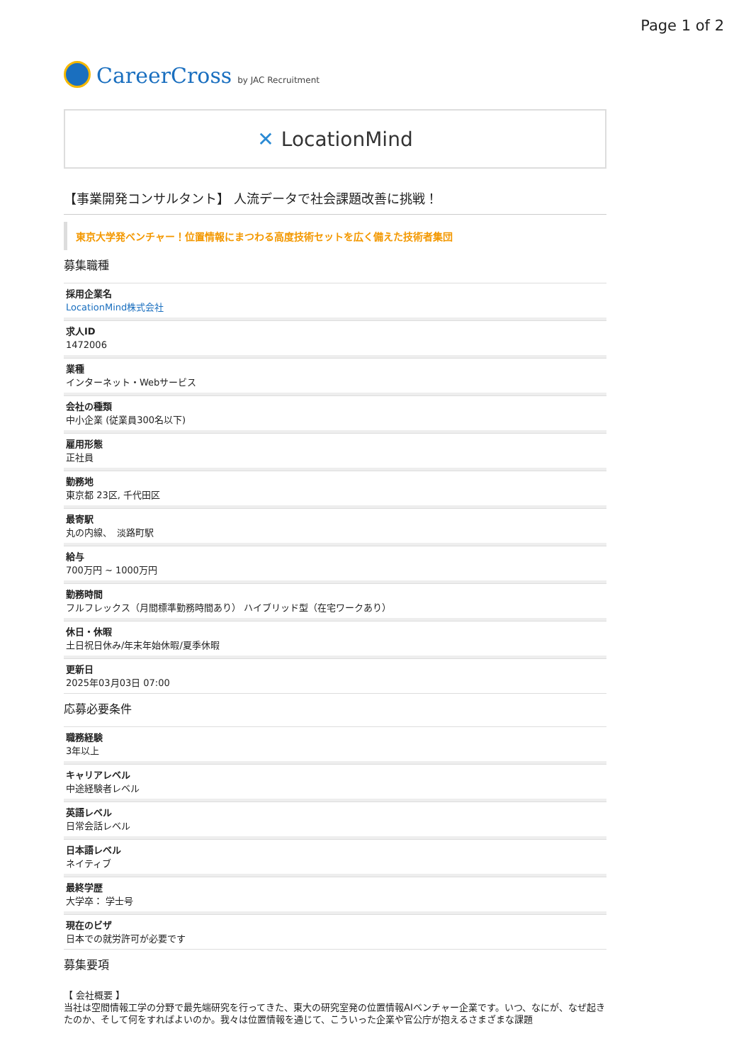Page 1 of 2
CareerCross
by JAC Recruitment
✕ LocationMind
【事業開発コンサルタント】 人流データで社会課題改善に挑戦！
東京大学発ベンチャー！位置情報にまつわる高度技術セットを広く備えた技術者集団
募集職種
採用企業名
LocationMind株式会社
求人ID
1472006
業種
インターネット・Webサービス
会社の種類
中小企業 (従業員300名以下)
雇用形態
正社員
勤務地
東京都 23区, 千代田区
最寄駅
丸の内線、　淡路町駅
給与
700万円 ~ 1000万円
勤務時間
フルフレックス（月間標準勤務時間あり） ハイブリッド型（在宅ワークあり）
休日・休暇
土日祝日休み/年末年始休暇/夏季休暇
更新日
2025年03月03日 07:00
応募必要条件
職務経験
3年以上
キャリアレベル
中途経験者レベル
英語レベル
日常会話レベル
日本語レベル
ネイティブ
最終学歴
大学卒： 学士号
現在のビザ
日本での就労許可が必要です
募集要項
【 会社概要 】
当社は空間情報工学の分野で最先端研究を行ってきた、東大の研究室発の位置情報AIベンチャー企業です。いつ、なにが、なぜ起きたのか、そして何をすればよいのか。我々は位置情報を通じて、こういった企業や官公庁が抱えるさまざまな課題